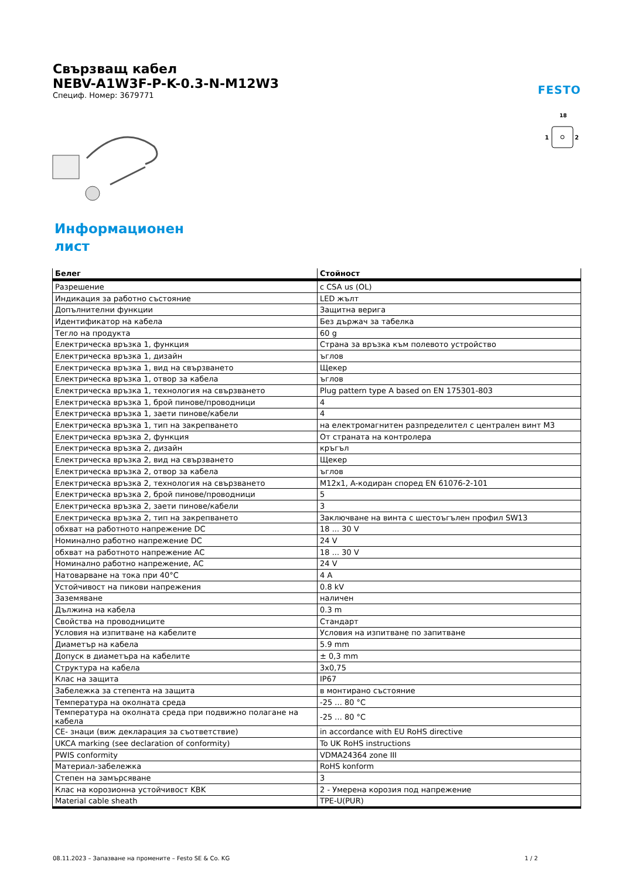Свързващ кабел
NEBV-A1W3F-P-K-0.3-N-M12W3
Специф. Номер: 3679771
FESTO
18
1
2
Информационен лист
| Белег | Стойност |
| --- | --- |
| Разрешение | c CSA us (OL) |
| Индикация за работно състояние | LED жълт |
| Допълнителни функции | Защитна верига |
| Идентификатор на кабела | Без държач за табелка |
| Тегло на продукта | 60 g |
| Електрическа връзка 1, функция | Страна за връзка към полевото устройство |
| Електрическа връзка 1, дизайн | ъглов |
| Електрическа връзка 1, вид на свързването | Щекер |
| Електрическа връзка 1, отвор за кабела | ъглов |
| Електрическа връзка 1, технология на свързването | Plug pattern type A based on EN 175301-803 |
| Електрическа връзка 1, брой пинове/проводници | 4 |
| Електрическа връзка 1, заети пинове/кабели | 4 |
| Електрическа връзка 1, тип на закрепването | на електромагнитен разпределител с централен винт M3 |
| Електрическа връзка 2, функция | От страната на контролера |
| Електрическа връзка 2, дизайн | кръгъл |
| Електрическа връзка 2, вид на свързването | Щекер |
| Електрическа връзка 2, отвор за кабела | ъглов |
| Електрическа връзка 2, технология на свързването | M12x1, A-кодиран според EN 61076-2-101 |
| Електрическа връзка 2, брой пинове/проводници | 5 |
| Електрическа връзка 2, заети пинове/кабели | 3 |
| Електрическа връзка 2, тип на закрепването | Заключване на винта с шестоъгълен профил SW13 |
| обхват на работното напрежение DC | 18 ... 30 V |
| Номинално работно напрежение DC | 24 V |
| обхват на работното напрежение AC | 18 ... 30 V |
| Номинално работно напрежение, AC | 24 V |
| Натоварване на тока при 40°C | 4 A |
| Устойчивост на пикови напрежения | 0.8 kV |
| Заземяване | наличен |
| Дължина на кабела | 0.3 m |
| Свойства на проводниците | Стандарт |
| Условия на изпитване на кабелите | Условия на изпитване по запитване |
| Диаметър на кабела | 5.9 mm |
| Допуск в диаметъра на кабелите | ± 0,3 mm |
| Структура на кабела | 3x0,75 |
| Клас на защита | IP67 |
| Забележка за степента на защита | в монтирано състояние |
| Температура на околната среда | -25 ... 80 °C |
| Температура на околната среда при подвижно полагане на кабела | -25 ... 80 °C |
| CE- знаци (виж декларация за съответствие) | in accordance with EU RoHS directive |
| UKCA marking (see declaration of conformity) | To UK RoHS instructions |
| PWIS conformity | VDMA24364 zone III |
| Материал-забележка | RoHS konform |
| Степен на замърсяване | 3 |
| Клас на корозионна устойчивост KBK | 2 - Умерена корозия под напрежение |
| Material cable sheath | TPE-U(PUR) |
08.11.2023 – Запазване на промените – Festo SE & Co. KG 1 / 2